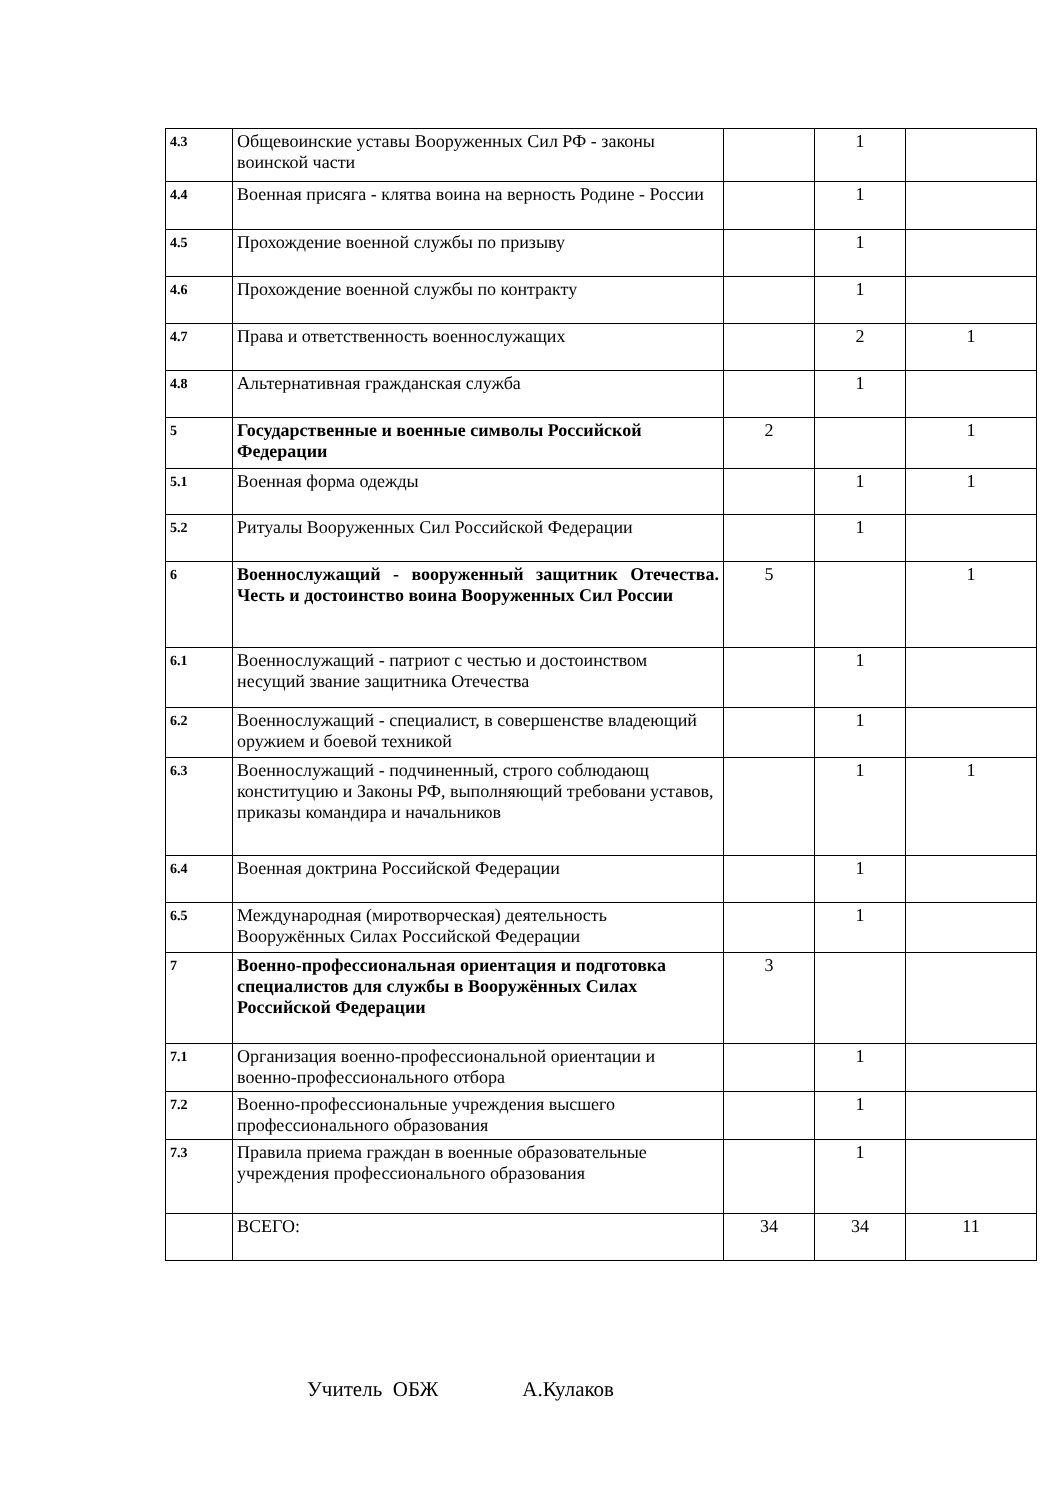| 4.3 | Общевоинские уставы Вооруженных Сил РФ - законы воинской части | | 1 | |
| 4.4 | Военная присяга - клятва воина на верность Родине - России | | 1 | |
| 4.5 | Прохождение военной службы по призыву | | 1 | |
| 4.6 | Прохождение военной службы по контракту | | 1 | |
| 4.7 | Права и ответственность военнослужащих | | 2 | 1 |
| 4.8 | Альтернативная гражданская служба | | 1 | |
| 5 | Государственные и военные символы Российской Федерации | 2 | | 1 |
| 5.1 | Военная форма одежды | | 1 | 1 |
| 5.2 | Ритуалы Вооруженных Сил Российской Федерации | | 1 | |
| 6 | Военнослужащий - вооруженный защитник Отечества. Честь и достоинство воина Вооруженных Сил России | 5 | | 1 |
| 6.1 | Военнослужащий - патриот с честью и достоинством несущий звание защитника Отечества | | 1 | |
| 6.2 | Военнослужащий - специалист, в совершенстве владеющий оружием и боевой техникой | | 1 | |
| 6.3 | Военнослужащий - подчиненный, строго соблюдающ конституцию и Законы РФ, выполняющий требовани уставов, приказы командира и начальников | | 1 | 1 |
| 6.4 | Военная доктрина Российской Федерации | | 1 | |
| 6.5 | Международная (миротворческая) деятельность Вооружённых Силах Российской Федерации | | 1 | |
| 7 | Военно-профессиональная ориентация и подготовка специалистов для службы в Вооружённых Силах Российской Федерации | 3 | | |
| 7.1 | Организация военно-профессиональной ориентации и военно-профессионального отбора | | 1 | |
| 7.2 | Военно-профессиональные учреждения высшего профессионального образования | | 1 | |
| 7.3 | Правила приема граждан в военные образовательные учреждения профессионального образования | | 1 | |
| | ВСЕГО: | 34 | 34 | 11 |
Учитель ОБЖ А.Кулаков